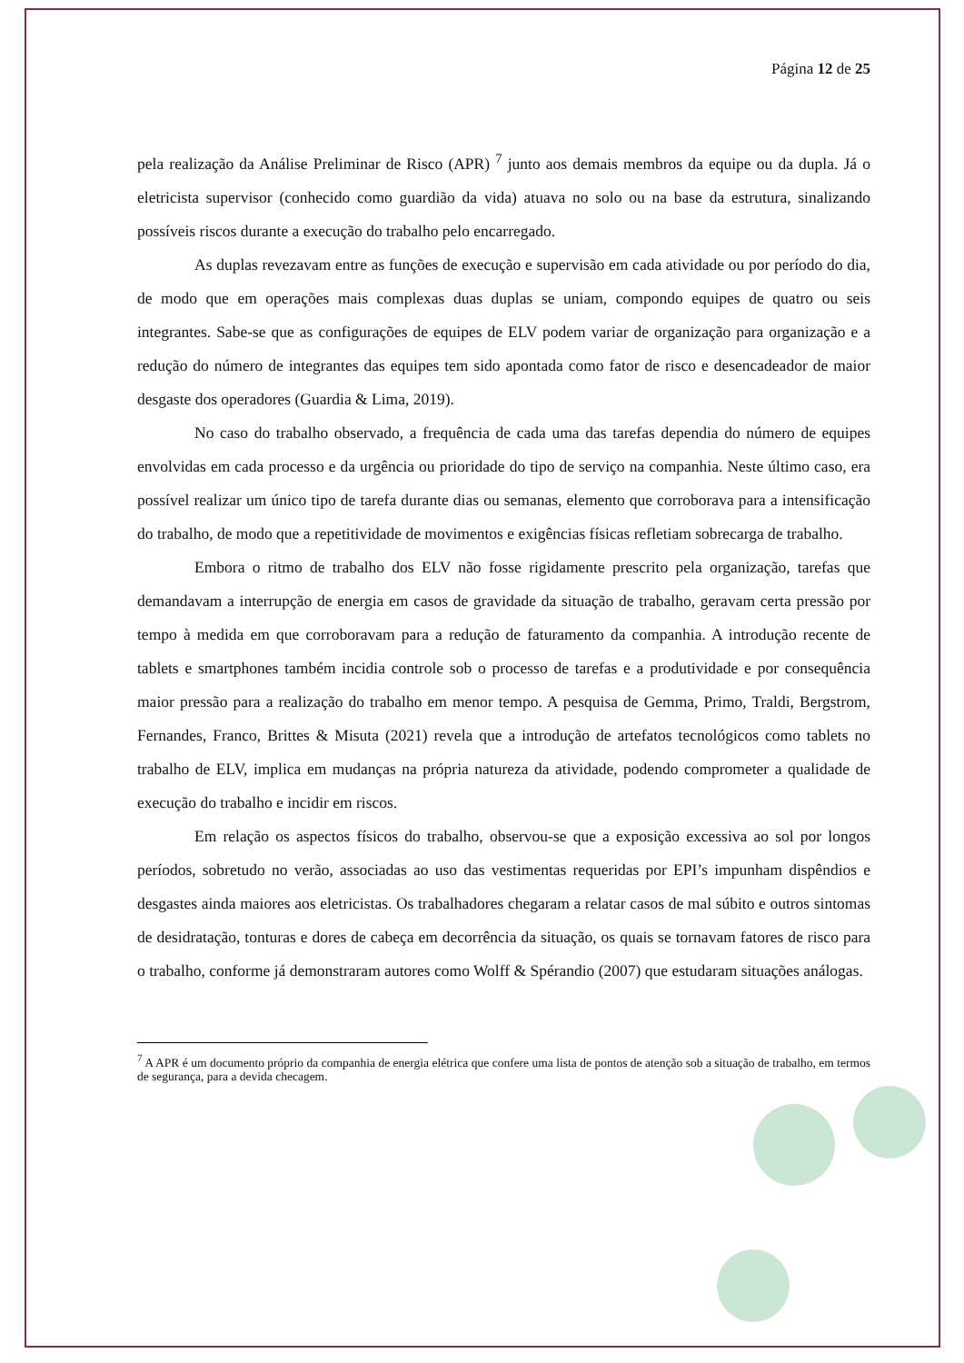Página 12 de 25
pela realização da Análise Preliminar de Risco (APR) <sup>7</sup> junto aos demais membros da equipe ou da dupla. Já o eletricista supervisor (conhecido como guardião da vida) atuava no solo ou na base da estrutura, sinalizando possíveis riscos durante a execução do trabalho pelo encarregado.
As duplas revezavam entre as funções de execução e supervisão em cada atividade ou por período do dia, de modo que em operações mais complexas duas duplas se uniam, compondo equipes de quatro ou seis integrantes. Sabe-se que as configurações de equipes de ELV podem variar de organização para organização e a redução do número de integrantes das equipes tem sido apontada como fator de risco e desencadeador de maior desgaste dos operadores (Guardia & Lima, 2019).
No caso do trabalho observado, a frequência de cada uma das tarefas dependia do número de equipes envolvidas em cada processo e da urgência ou prioridade do tipo de serviço na companhia. Neste último caso, era possível realizar um único tipo de tarefa durante dias ou semanas, elemento que corroborava para a intensificação do trabalho, de modo que a repetitividade de movimentos e exigências físicas refletiam sobrecarga de trabalho.
Embora o ritmo de trabalho dos ELV não fosse rigidamente prescrito pela organização, tarefas que demandavam a interrupção de energia em casos de gravidade da situação de trabalho, geravam certa pressão por tempo à medida em que corroboravam para a redução de faturamento da companhia. A introdução recente de tablets e smartphones também incidia controle sob o processo de tarefas e a produtividade e por consequência maior pressão para a realização do trabalho em menor tempo. A pesquisa de Gemma, Primo, Traldi, Bergstrom, Fernandes, Franco, Brittes & Misuta (2021) revela que a introdução de artefatos tecnológicos como tablets no trabalho de ELV, implica em mudanças na própria natureza da atividade, podendo comprometer a qualidade de execução do trabalho e incidir em riscos.
Em relação os aspectos físicos do trabalho, observou-se que a exposição excessiva ao sol por longos períodos, sobretudo no verão, associadas ao uso das vestimentas requeridas por EPI’s impunham dispêndios e desgastes ainda maiores aos eletricistas. Os trabalhadores chegaram a relatar casos de mal súbito e outros sintomas de desidratação, tonturas e dores de cabeça em decorrência da situação, os quais se tornavam fatores de risco para o trabalho, conforme já demonstraram autores como Wolff & Spérandio (2007) que estudaram situações análogas.
<sup>7</sup> A APR é um documento próprio da companhia de energia elétrica que confere uma lista de pontos de atenção sob a situação de trabalho, em termos de segurança, para a devida checagem.